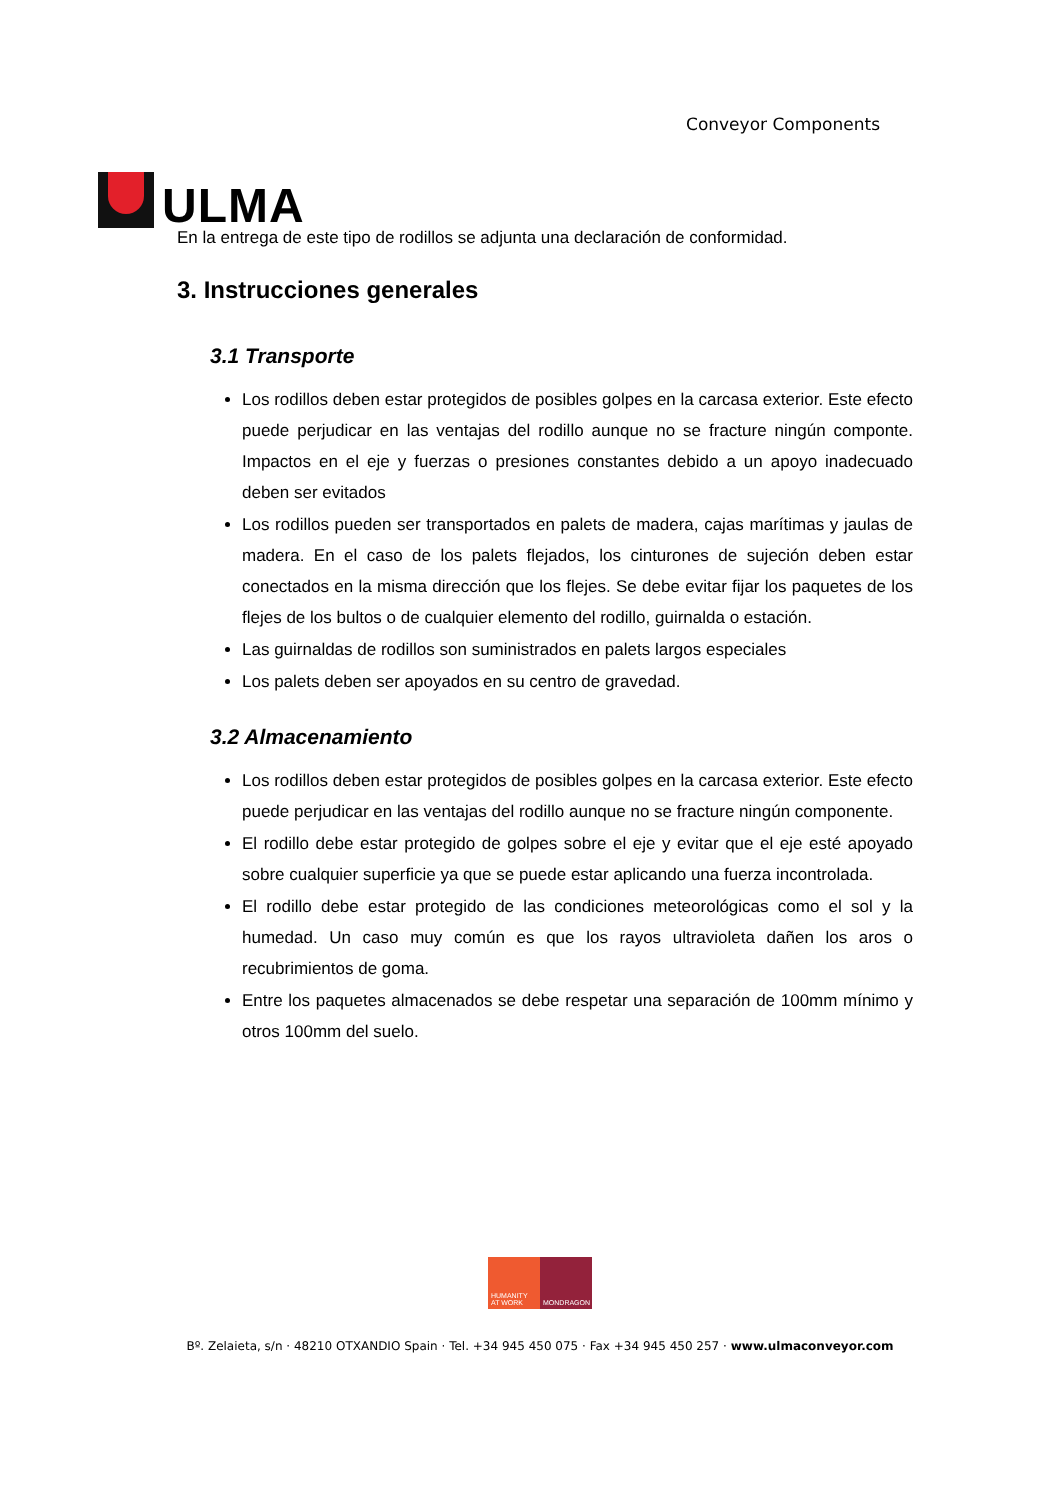ULMA
Conveyor Components
En la entrega de este tipo de rodillos se adjunta una declaración de conformidad.
3. Instrucciones generales
3.1 Transporte
Los rodillos deben estar protegidos de posibles golpes en la carcasa exterior. Este efecto puede perjudicar en las ventajas del rodillo aunque no se fracture ningún componte. Impactos en el eje y fuerzas o presiones constantes debido a un apoyo inadecuado deben ser evitados
Los rodillos pueden ser transportados en palets de madera, cajas marítimas y jaulas de madera. En el caso de los palets flejados, los cinturones de sujeción deben estar conectados en la misma dirección que los flejes. Se debe evitar fijar los paquetes de los flejes de los bultos o de cualquier elemento del rodillo, guirnalda o estación.
Las guirnaldas de rodillos son suministrados en palets largos especiales
Los palets deben ser apoyados en su centro de gravedad.
3.2 Almacenamiento
Los rodillos deben estar protegidos de posibles golpes en la carcasa exterior. Este efecto puede perjudicar en las ventajas del rodillo aunque no se fracture ningún componente.
El rodillo debe estar protegido de golpes sobre el eje y evitar que el eje esté apoyado sobre cualquier superficie ya que se puede estar aplicando una fuerza incontrolada.
El rodillo debe estar protegido de las condiciones meteorológicas como el sol y la humedad. Un caso muy común es que los rayos ultravioleta dañen los aros o recubrimientos de goma.
Entre los paquetes almacenados se debe respetar una separación de 100mm mínimo y otros 100mm del suelo.
HUMANITY AT WORK
MONDRAGON
Bº. Zelaieta, s/n · 48210 OTXANDIO Spain · Tel. +34 945 450 075 · Fax +34 945 450 257 · www.ulmaconveyor.com